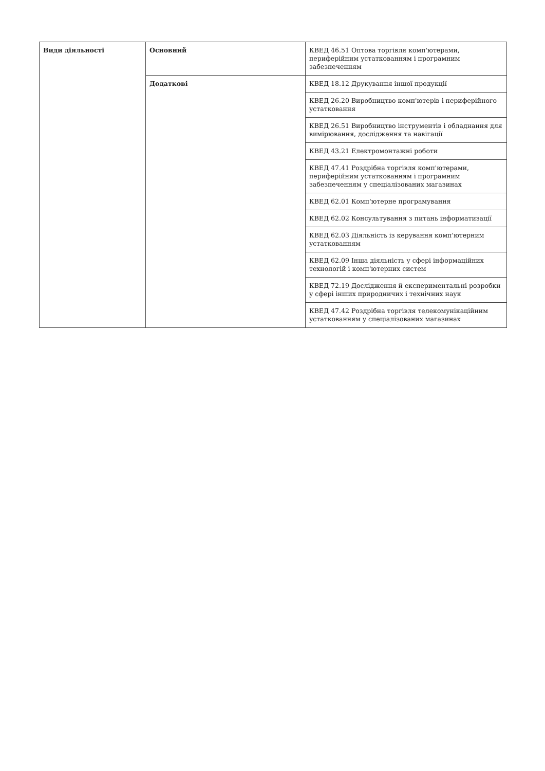| Види діяльності | Основний | КВЕД 46.51 Оптова торгівля комп'ютерами, периферійним устаткованням і програмним забезпеченням |
| | Додаткові | КВЕД 18.12 Друкування іншої продукції |
| | | КВЕД 26.20 Виробництво комп'ютерів і периферійного устатковання |
| | | КВЕД 26.51 Виробництво інструментів і обладнання для вимірювання, дослідження та навігації |
| | | КВЕД 43.21 Електромонтажні роботи |
| | | КВЕД 47.41 Роздрібна торгівля комп'ютерами, периферійним устаткованням і програмним забезпеченням у спеціалізованих магазинах |
| | | КВЕД 62.01 Комп'ютерне програмування |
| | | КВЕД 62.02 Консультування з питань інформатизації |
| | | КВЕД 62.03 Діяльність із керування комп'ютерним устаткованням |
| | | КВЕД 62.09 Інша діяльність у сфері інформаційних технологій і комп'ютерних систем |
| | | КВЕД 72.19 Дослідження й експериментальні розробки у сфері інших природничих і технічних наук |
| | | КВЕД 47.42 Роздрібна торгівля телекомунікаційним устаткованням у спеціалізованих магазинах |